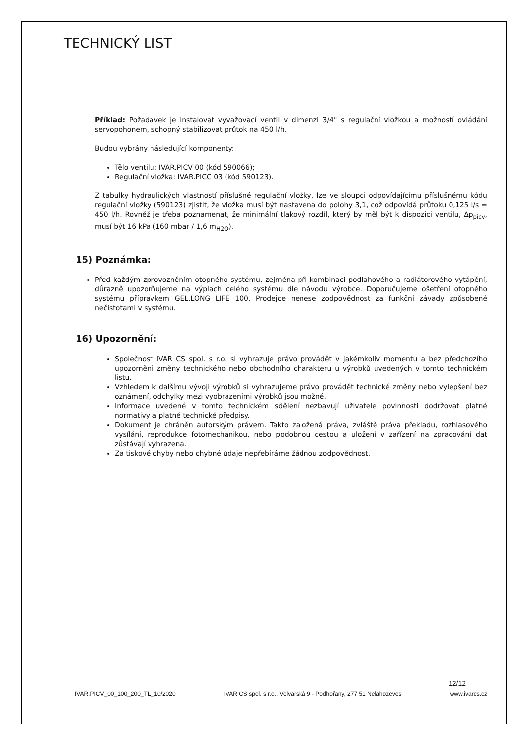TECHNICKÝ LIST
Příklad: Požadavek je instalovat vyvažovací ventil v dimenzi 3/4" s regulační vložkou a možností ovládání servopohonem, schopný stabilizovat průtok na 450 l/h.
Budou vybrány následující komponenty:
Tělo ventilu: IVAR.PICV 00 (kód 590066);
Regulační vložka: IVAR.PICC 03 (kód 590123).
Z tabulky hydraulických vlastností příslušné regulační vložky, lze ve sloupci odpovídajícímu příslušnému kódu regulační vložky (590123) zjistit, že vložka musí být nastavena do polohy 3,1, což odpovídá průtoku 0,125 l/s = 450 l/h. Rovněž je třeba poznamenat, že minimální tlakový rozdíl, který by měl být k dispozici ventilu, Δp<sub>picv</sub>, musí být 16 kPa (160 mbar / 1,6 m<sub>H2O</sub>).
15) Poznámka:
Před každým zprovozněním otopného systému, zejména při kombinaci podlahového a radiátorového vytápění, důrazně upozorňujeme na výplach celého systému dle návodu výrobce. Doporučujeme ošetření otopného systému přípravkem GEL.LONG LIFE 100. Prodejce nenese zodpovědnost za funkční závady způsobené nečistotami v systému.
16) Upozornění:
Společnost IVAR CS spol. s r.o. si vyhrazuje právo provádět v jakémkoliv momentu a bez předchozího upozornění změny technického nebo obchodního charakteru u výrobků uvedených v tomto technickém listu.
Vzhledem k dalšímu vývoji výrobků si vyhrazujeme právo provádět technické změny nebo vylepšení bez oznámení, odchylky mezi vyobrazeními výrobků jsou možné.
Informace uvedené v tomto technickém sdělení nezbavují uživatele povinnosti dodržovat platné normativy a platné technické předpisy.
Dokument je chráněn autorským právem. Takto založená práva, zvláště práva překladu, rozhlasového vysílání, reprodukce fotomechanikou, nebo podobnou cestou a uložení v zařízení na zpracování dat zůstávají vyhrazena.
Za tiskové chyby nebo chybné údaje nepřebíráme žádnou zodpovědnost.
12/12
IVAR.PICV_00_100_200_TL_10/2020 IVAR CS spol. s r.o., Velvarská 9 - Podhořany, 277 51 Nelahozeves www.ivarcs.cz